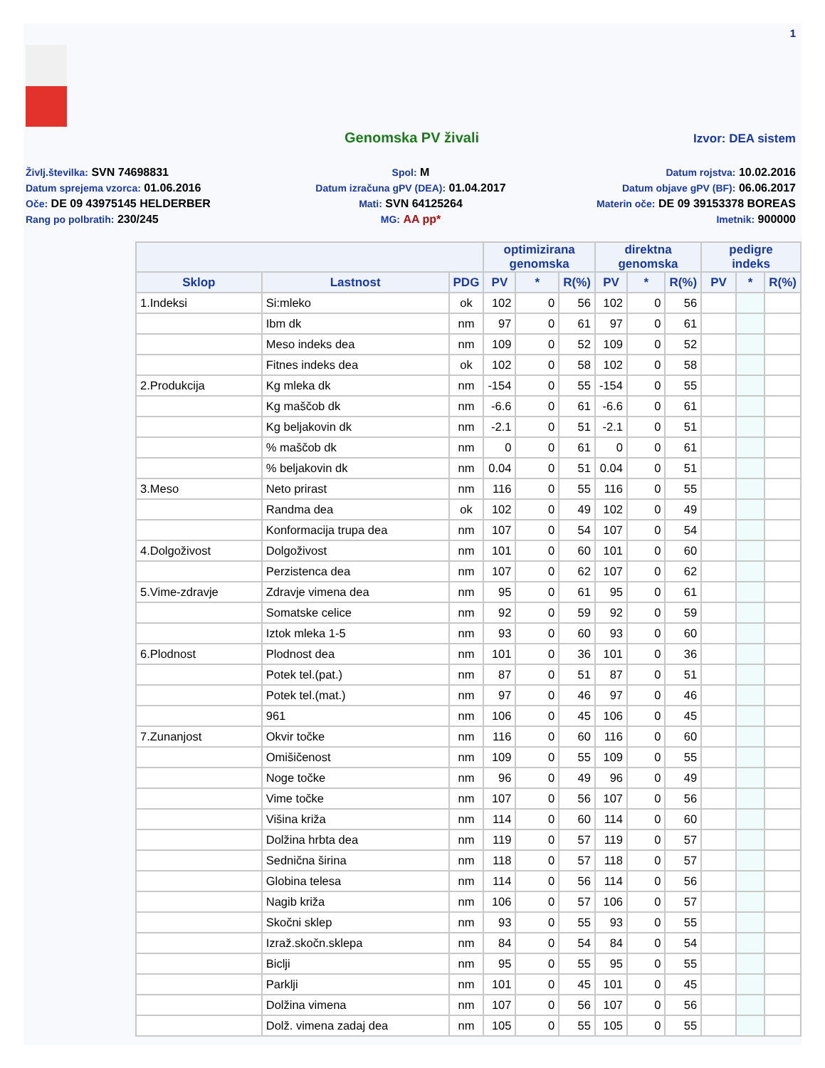1
Genomska PV živali
Izvor: DEA sistem
Življ.številka: SVN 74698831
Spol: M
Datum rojstva: 10.02.2016
Datum sprejema vzorca: 01.06.2016
Datum izračuna gPV (DEA): 01.04.2017
Datum objave gPV (BF): 06.06.2017
Oče: DE 09 43975145 HELDERBER
Mati: SVN 64125264
Materin oče: DE 09 39153378 BOREAS
Rang po polbratih: 230/245
MG: AA pp*
Imetnik: 900000
| | | | optimizirana genomska | | | direktna genomska | | | pedigre indeks | | |
| --- | --- | --- | --- | --- | --- | --- | --- | --- | --- | --- | --- |
| Sklop | Lastnost | PDG | PV | * | R(%) | PV | * | R(%) | PV | * | R(%) |
| 1.Indeksi | Si:mleko | ok | 102 | 0 | 56 | 102 | 0 | 56 | | | |
| | Ibm dk | nm | 97 | 0 | 61 | 97 | 0 | 61 | | | |
| | Meso indeks dea | nm | 109 | 0 | 52 | 109 | 0 | 52 | | | |
| | Fitnes indeks dea | ok | 102 | 0 | 58 | 102 | 0 | 58 | | | |
| 2.Produkcija | Kg mleka dk | nm | -154 | 0 | 55 | -154 | 0 | 55 | | | |
| | Kg maščob dk | nm | -6.6 | 0 | 61 | -6.6 | 0 | 61 | | | |
| | Kg beljakovin dk | nm | -2.1 | 0 | 51 | -2.1 | 0 | 51 | | | |
| | % maščob dk | nm | 0 | 0 | 61 | 0 | 0 | 61 | | | |
| | % beljakovin dk | nm | 0.04 | 0 | 51 | 0.04 | 0 | 51 | | | |
| 3.Meso | Neto prirast | nm | 116 | 0 | 55 | 116 | 0 | 55 | | | |
| | Randma dea | ok | 102 | 0 | 49 | 102 | 0 | 49 | | | |
| | Konformacija trupa dea | nm | 107 | 0 | 54 | 107 | 0 | 54 | | | |
| 4.Dolgoživost | Dolgoživost | nm | 101 | 0 | 60 | 101 | 0 | 60 | | | |
| | Perzistenca dea | nm | 107 | 0 | 62 | 107 | 0 | 62 | | | |
| 5.Vime-zdravje | Zdravje vimena dea | nm | 95 | 0 | 61 | 95 | 0 | 61 | | | |
| | Somatske celice | nm | 92 | 0 | 59 | 92 | 0 | 59 | | | |
| | Iztok mleka 1-5 | nm | 93 | 0 | 60 | 93 | 0 | 60 | | | |
| 6.Plodnost | Plodnost dea | nm | 101 | 0 | 36 | 101 | 0 | 36 | | | |
| | Potek tel.(pat.) | nm | 87 | 0 | 51 | 87 | 0 | 51 | | | |
| | Potek tel.(mat.) | nm | 97 | 0 | 46 | 97 | 0 | 46 | | | |
| | 961 | nm | 106 | 0 | 45 | 106 | 0 | 45 | | | |
| 7.Zunanjost | Okvir točke | nm | 116 | 0 | 60 | 116 | 0 | 60 | | | |
| | Omišičenost | nm | 109 | 0 | 55 | 109 | 0 | 55 | | | |
| | Noge točke | nm | 96 | 0 | 49 | 96 | 0 | 49 | | | |
| | Vime točke | nm | 107 | 0 | 56 | 107 | 0 | 56 | | | |
| | Višina križa | nm | 114 | 0 | 60 | 114 | 0 | 60 | | | |
| | Dolžina hrbta dea | nm | 119 | 0 | 57 | 119 | 0 | 57 | | | |
| | Sednična širina | nm | 118 | 0 | 57 | 118 | 0 | 57 | | | |
| | Globina telesa | nm | 114 | 0 | 56 | 114 | 0 | 56 | | | |
| | Nagib križa | nm | 106 | 0 | 57 | 106 | 0 | 57 | | | |
| | Skočni sklep | nm | 93 | 0 | 55 | 93 | 0 | 55 | | | |
| | Izraž.skočn.sklepa | nm | 84 | 0 | 54 | 84 | 0 | 54 | | | |
| | Biclji | nm | 95 | 0 | 55 | 95 | 0 | 55 | | | |
| | Parklji | nm | 101 | 0 | 45 | 101 | 0 | 45 | | | |
| | Dolžina vimena | nm | 107 | 0 | 56 | 107 | 0 | 56 | | | |
| | Dolž. vimena zadaj dea | nm | 105 | 0 | 55 | 105 | 0 | 55 | | | |